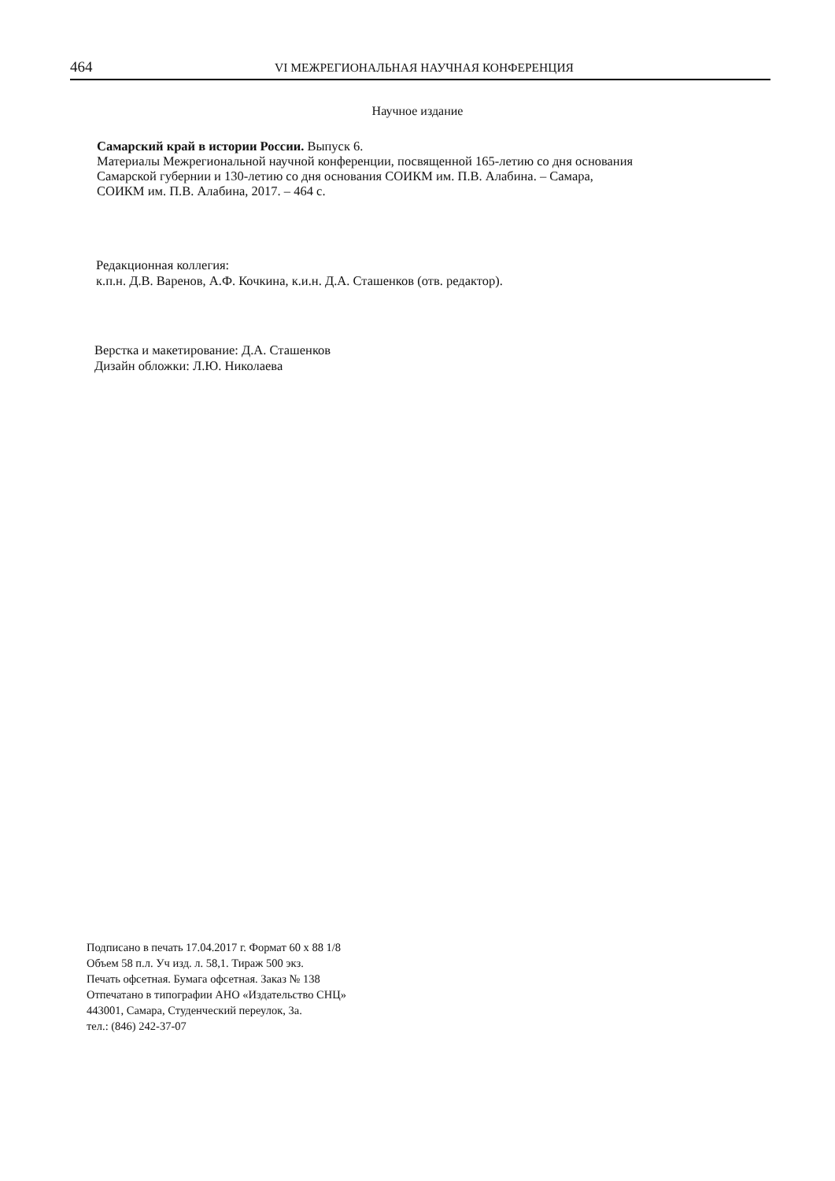464 VI МЕЖРЕГИОНАЛЬНАЯ НАУЧНАЯ КОНФЕРЕНЦИЯ
Научное издание
Самарский край в истории России. Выпуск 6.
Материалы Межрегиональной научной конференции, посвященной 165-летию со дня основания
Самарской губернии и 130-летию со дня основания СОИКМ им. П.В. Алабина. – Самара,
СОИКМ им. П.В. Алабина, 2017. – 464 с.
Редакционная коллегия:
к.п.н. Д.В. Варенов, А.Ф. Кочкина, к.и.н. Д.А. Сташенков (отв. редактор).
Верстка и макетирование: Д.А. Сташенков
Дизайн обложки: Л.Ю. Николаева
Подписано в печать 17.04.2017 г. Формат 60 х 88 1/8
Объем 58 п.л. Уч изд. л. 58,1. Тираж 500 экз.
Печать офсетная. Бумага офсетная. Заказ № 138
Отпечатано в типографии АНО «Издательство СНЦ»
443001, Самара, Студенческий переулок, 3а.
тел.: (846) 242-37-07